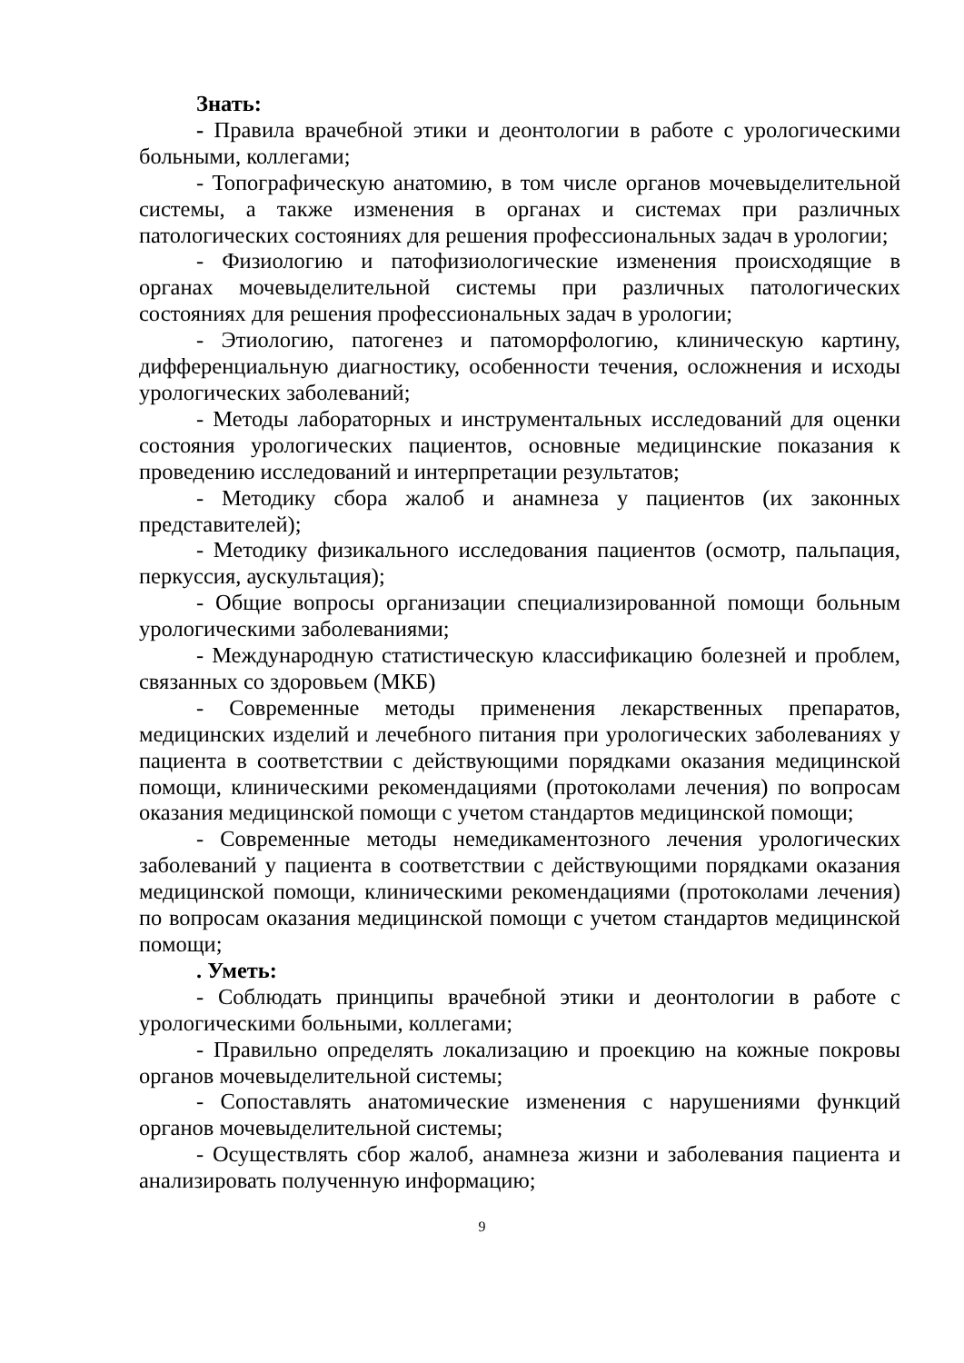Знать:
- Правила врачебной этики и деонтологии в работе с урологическими больными, коллегами;
- Топографическую анатомию, в том числе органов мочевыделительной системы, а также изменения в органах и системах при различных патологических состояниях для решения профессиональных задач в урологии;
- Физиологию и патофизиологические изменения происходящие в органах мочевыделительной системы при различных патологических состояниях для решения профессиональных задач в урологии;
- Этиологию, патогенез и патоморфологию, клиническую картину, дифференциальную диагностику, особенности течения, осложнения и исходы урологических заболеваний;
- Методы лабораторных и инструментальных исследований для оценки состояния урологических пациентов, основные медицинские показания к проведению исследований и интерпретации результатов;
- Методику сбора жалоб и анамнеза у пациентов (их законных представителей);
- Методику физикального исследования пациентов (осмотр, пальпация, перкуссия, аускультация);
- Общие вопросы организации специализированной помощи больным урологическими заболеваниями;
- Международную статистическую классификацию болезней и проблем, связанных со здоровьем (МКБ)
- Современные методы применения лекарственных препаратов, медицинских изделий и лечебного питания при урологических заболеваниях у пациента в соответствии с действующими порядками оказания медицинской помощи, клиническими рекомендациями (протоколами лечения) по вопросам оказания медицинской помощи с учетом стандартов медицинской помощи;
- Современные методы немедикаментозного лечения урологических заболеваний у пациента в соответствии с действующими порядками оказания медицинской помощи, клиническими рекомендациями (протоколами лечения) по вопросам оказания медицинской помощи с учетом стандартов медицинской помощи;
. Уметь:
- Соблюдать принципы врачебной этики и деонтологии в работе с урологическими больными, коллегами;
- Правильно определять локализацию и проекцию на кожные покровы органов мочевыделительной системы;
- Сопоставлять анатомические изменения с нарушениями функций органов мочевыделительной системы;
- Осуществлять сбор жалоб, анамнеза жизни и заболевания пациента и анализировать полученную информацию;
9